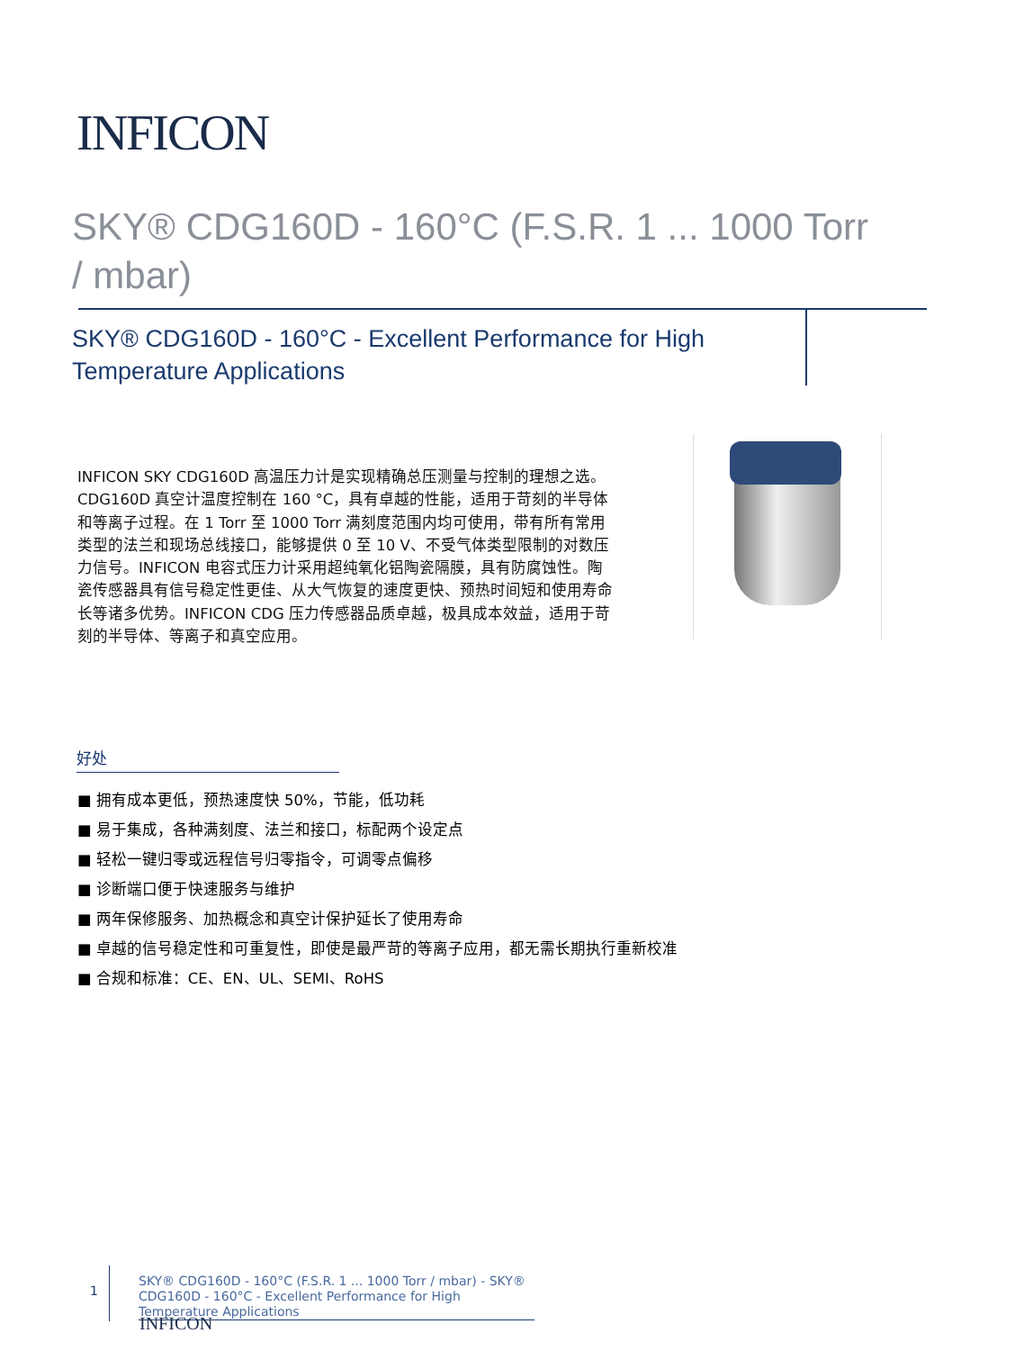INFICON
SKY® CDG160D - 160°C (F.S.R. 1 ... 1000 Torr / mbar)
SKY® CDG160D - 160°C - Excellent Performance for High Temperature Applications
INFICON SKY CDG160D 高温压力计是实现精确总压测量与控制的理想之选。CDG160D 真空计温度控制在 160 °C，具有卓越的性能，适用于苛刻的半导体和等离子过程。在 1 Torr 至 1000 Torr 满刻度范围内均可使用，带有所有常用类型的法兰和现场总线接口，能够提供 0 至 10 V、不受气体类型限制的对数压力信号。INFICON 电容式压力计采用超纯氧化铝陶瓷隔膜，具有防腐蚀性。陶瓷传感器具有信号稳定性更佳、从大气恢复的速度更快、预热时间短和使用寿命长等诸多优势。INFICON CDG 压力传感器品质卓越，极具成本效益，适用于苛刻的半导体、等离子和真空应用。
好处
■ 拥有成本更低，预热速度快 50%，节能，低功耗
■ 易于集成，各种满刻度、法兰和接口，标配两个设定点
■ 轻松一键归零或远程信号归零指令，可调零点偏移
■ 诊断端口便于快速服务与维护
■ 两年保修服务、加热概念和真空计保护延长了使用寿命
■ 卓越的信号稳定性和可重复性，即使是最严苛的等离子应用，都无需长期执行重新校准
■ 合规和标准：CE、EN、UL、SEMI、RoHS
1
SKY® CDG160D - 160°C (F.S.R. 1 ... 1000 Torr / mbar) - SKY® CDG160D - 160°C - Excellent Performance for High Temperature Applications
INFICON